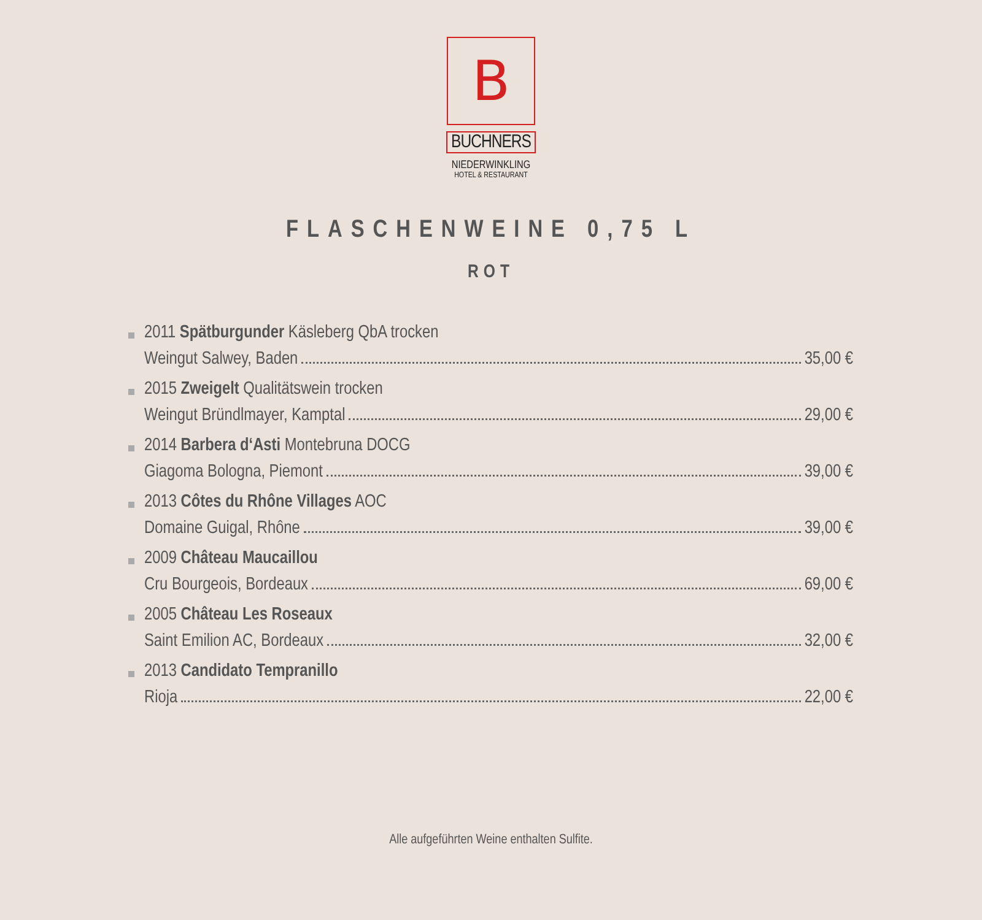B
BUCHNERS
NIEDERWINKLING
HOTEL & RESTAURANT
FLASCHENWEINE 0,75 L
ROT
2011 Spätburgunder Käsleberg QbA trocken
Weingut Salwey, Baden 35,00 €
2015 Zweigelt Qualitätswein trocken
Weingut Bründlmayer, Kamptal 29,00 €
2014 Barbera d‘Asti Montebruna DOCG
Giagoma Bologna, Piemont 39,00 €
2013 Côtes du Rhône Villages AOC
Domaine Guigal, Rhône 39,00 €
2009 Château Maucaillou
Cru Bourgeois, Bordeaux 69,00 €
2005 Château Les Roseaux
Saint Emilion AC, Bordeaux 32,00 €
2013 Candidato Tempranillo
Rioja 22,00 €
Alle aufgeführten Weine enthalten Sulfite.